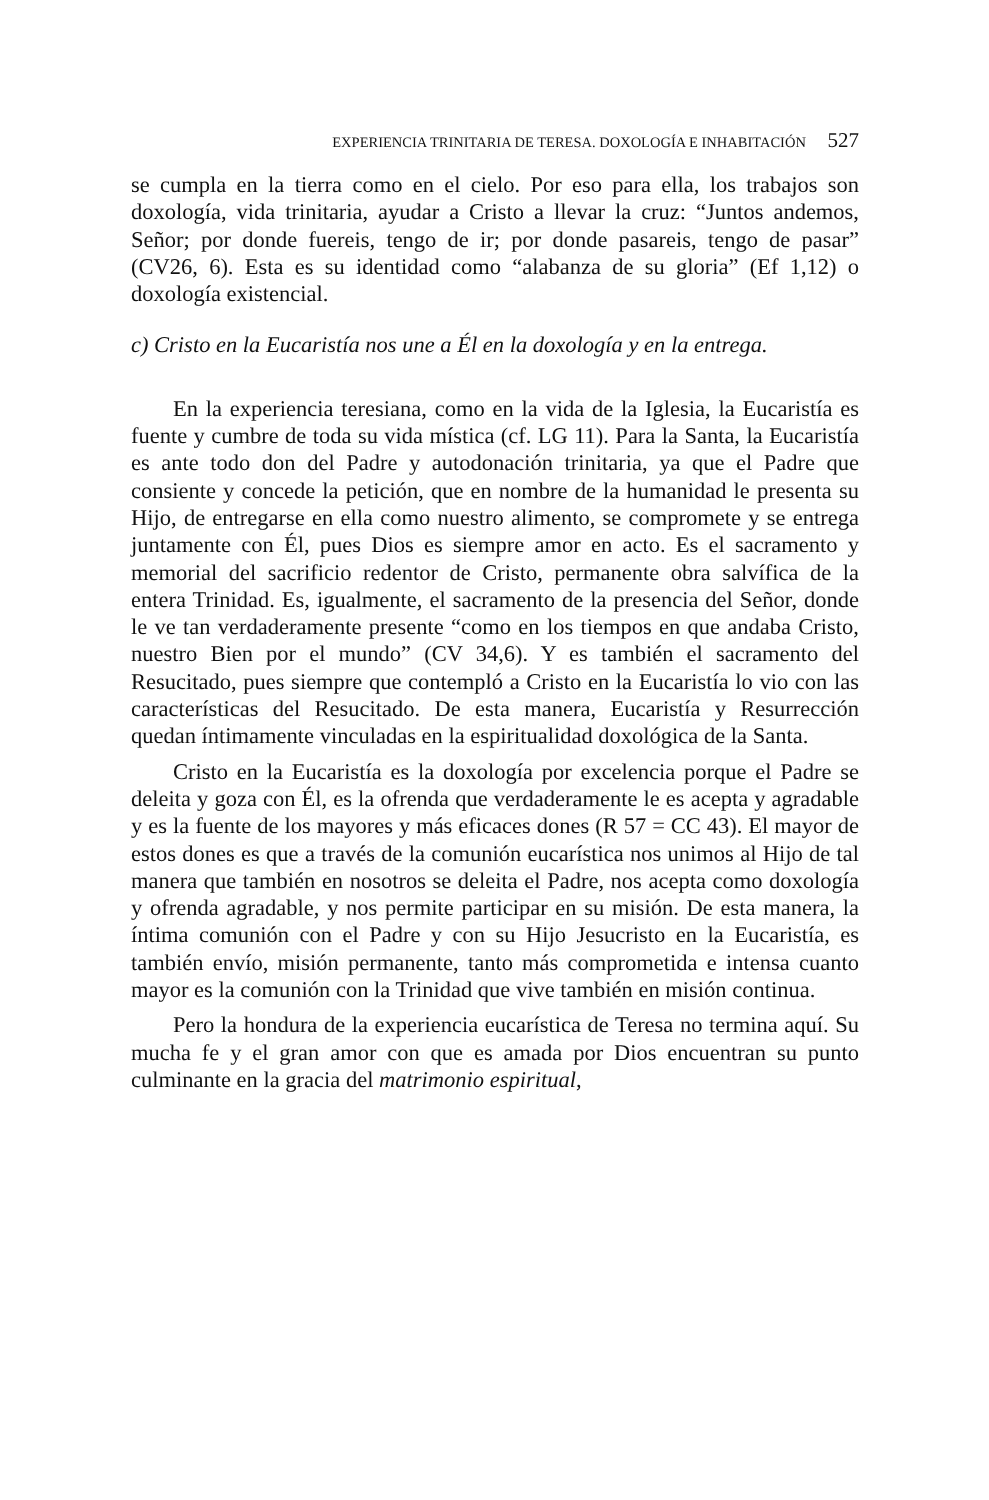EXPERIENCIA TRINITARIA DE TERESA. DOXOLOGÍA E INHABITACIÓN 527
se cumpla en la tierra como en el cielo. Por eso para ella, los trabajos son doxología, vida trinitaria, ayudar a Cristo a llevar la cruz: “Juntos andemos, Señor; por donde fuereis, tengo de ir; por donde pasareis, tengo de pasar” (CV26, 6). Esta es su identidad como “alabanza de su gloria” (Ef 1,12) o doxología existencial.
c) Cristo en la Eucaristía nos une a Él en la doxología y en la entrega.
En la experiencia teresiana, como en la vida de la Iglesia, la Eucaristía es fuente y cumbre de toda su vida mística (cf. LG 11). Para la Santa, la Eucaristía es ante todo don del Padre y autodonación trinitaria, ya que el Padre que consiente y concede la petición, que en nombre de la humanidad le presenta su Hijo, de entregarse en ella como nuestro alimento, se compromete y se entrega juntamente con Él, pues Dios es siempre amor en acto. Es el sacramento y memorial del sacrificio redentor de Cristo, permanente obra salvífica de la entera Trinidad. Es, igualmente, el sacramento de la presencia del Señor, donde le ve tan verdaderamente presente “como en los tiempos en que andaba Cristo, nuestro Bien por el mundo” (CV 34,6). Y es también el sacramento del Resucitado, pues siempre que contempló a Cristo en la Eucaristía lo vio con las características del Resucitado. De esta manera, Eucaristía y Resurrección quedan íntimamente vinculadas en la espiritualidad doxológica de la Santa.
Cristo en la Eucaristía es la doxología por excelencia porque el Padre se deleita y goza con Él, es la ofrenda que verdaderamente le es acepta y agradable y es la fuente de los mayores y más eficaces dones (R 57 = CC 43). El mayor de estos dones es que a través de la comunión eucarística nos unimos al Hijo de tal manera que también en nosotros se deleita el Padre, nos acepta como doxología y ofrenda agradable, y nos permite participar en su misión. De esta manera, la íntima comunión con el Padre y con su Hijo Jesucristo en la Eucaristía, es también envío, misión permanente, tanto más comprometida e intensa cuanto mayor es la comunión con la Trinidad que vive también en misión continua.
Pero la hondura de la experiencia eucarística de Teresa no termina aquí. Su mucha fe y el gran amor con que es amada por Dios encuentran su punto culminante en la gracia del matrimonio espiritual,